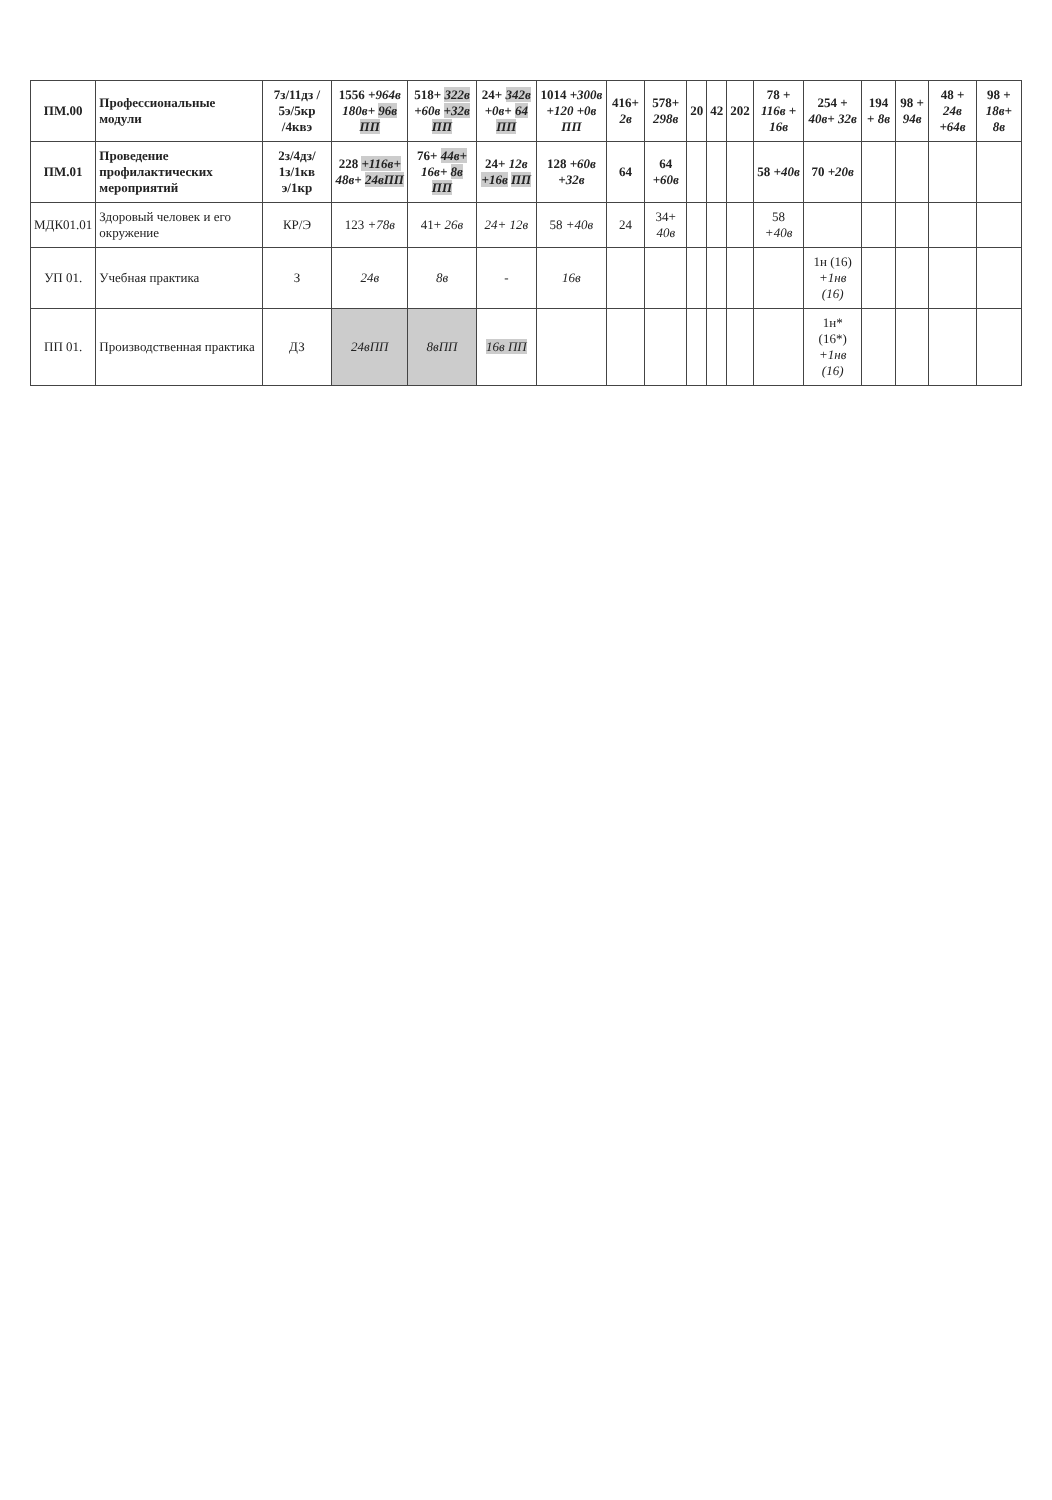| ПМ.00 | Профессиональные модули | 7з/11дз / 5э/5кр /4квэ | 1556 +964в 180в+ 96в ПП | 518+ 322в +60в +32в ПП | 24+ 342в +0в+ 64 ПП | 1014 +300в +120 +0в ПП | 416+ 2в | 578+ 298в | 20 | 42 | 202 | 78 + 116в + 16в | 254 + 40в+ 32в | 194 + 8в | 98 + 94в | 48 + 24в +64в | 98 + 18в+ 8в |
| ПМ.01 | Проведение профилактических мероприятий | 2з/4дз/ 1з/1кв э/1кр | 228 +116в+ 48в+ 24вПП | 76+ 44в+ 16в+ 8в ПП | 24+ 12в +16в ПП | 128 +60в +32в | 64 | 64 +60в | | | | 58 +40в | 70 +20в | | | | |
| МДК01.01 | Здоровый человек и его окружение | КР/Э | 123 +78в | 41+ 26в | 24+ 12в | 58 +40в | 24 | 34+ 40в | | | | 58 +40в | | | | | |
| УП 01. | Учебная практика | З | 24в | 8в | - | 16в | | | | | | | 1н (16) +1нв (16) | | | | |
| ПП 01. | Производственная практика | ДЗ | 24вПП | 8вПП | 16в ПП | | | | | | | | 1н* (16*) +1нв (16) | | | | |